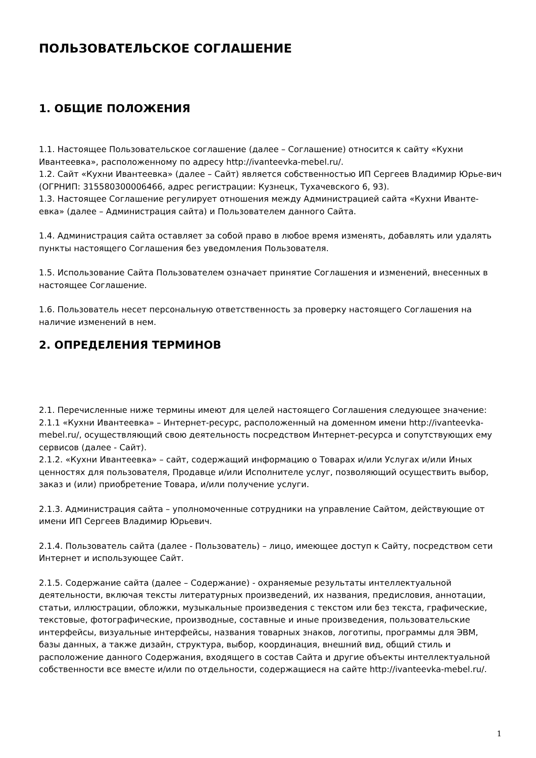ПОЛЬЗОВАТЕЛЬСКОЕ СОГЛАШЕНИЕ
1. ОБЩИЕ ПОЛОЖЕНИЯ
1.1. Настоящее Пользовательское соглашение (далее – Соглашение) относится к сайту «Кухни Ивантеевка», расположенному по адресу http://ivanteevka-mebel.ru/.
1.2. Сайт «Кухни Ивантеевка» (далее – Сайт) является собственностью ИП Сергеев Владимир Юрье-вич (ОГРНИП: 315580300006466, адрес регистрации: Кузнецк, Тухачевского 6, 93).
1.3. Настоящее Соглашение регулирует отношения между Администрацией сайта «Кухни Иванте-евка» (далее – Администрация сайта) и Пользователем данного Сайта.
1.4. Администрация сайта оставляет за собой право в любое время изменять, добавлять или удалять пункты настоящего Соглашения без уведомления Пользователя.
1.5. Использование Сайта Пользователем означает принятие Соглашения и изменений, внесенных в настоящее Соглашение.
1.6. Пользователь несет персональную ответственность за проверку настоящего Соглашения на наличие изменений в нем.
2. ОПРЕДЕЛЕНИЯ ТЕРМИНОВ
2.1. Перечисленные ниже термины имеют для целей настоящего Соглашения следующее значение:
2.1.1 «Кухни Ивантеевка» – Интернет-ресурс, расположенный на доменном имени http://ivanteevka-mebel.ru/, осуществляющий свою деятельность посредством Интернет-ресурса и сопутствующих ему сервисов (далее - Сайт).
2.1.2. «Кухни Ивантеевка» – сайт, содержащий информацию о Товарах и/или Услугах и/или Иных ценностях для пользователя, Продавце и/или Исполнителе услуг, позволяющий осуществить выбор, заказ и (или) приобретение Товара, и/или получение услуги.
2.1.3. Администрация сайта – уполномоченные сотрудники на управление Сайтом, действующие от имени ИП Сергеев Владимир Юрьевич.
2.1.4. Пользователь сайта (далее - Пользователь) – лицо, имеющее доступ к Сайту, посредством сети Интернет и использующее Сайт.
2.1.5. Содержание сайта (далее – Содержание) - охраняемые результаты интеллектуальной деятельности, включая тексты литературных произведений, их названия, предисловия, аннотации, статьи, иллюстрации, обложки, музыкальные произведения с текстом или без текста, графические, текстовые, фотографические, производные, составные и иные произведения, пользовательские интерфейсы, визуальные интерфейсы, названия товарных знаков, логотипы, программы для ЭВМ, базы данных, а также дизайн, структура, выбор, координация, внешний вид, общий стиль и расположение данного Содержания, входящего в состав Сайта и другие объекты интеллектуальной собственности все вместе и/или по отдельности, содержащиеся на сайте http://ivanteevka-mebel.ru/.
1